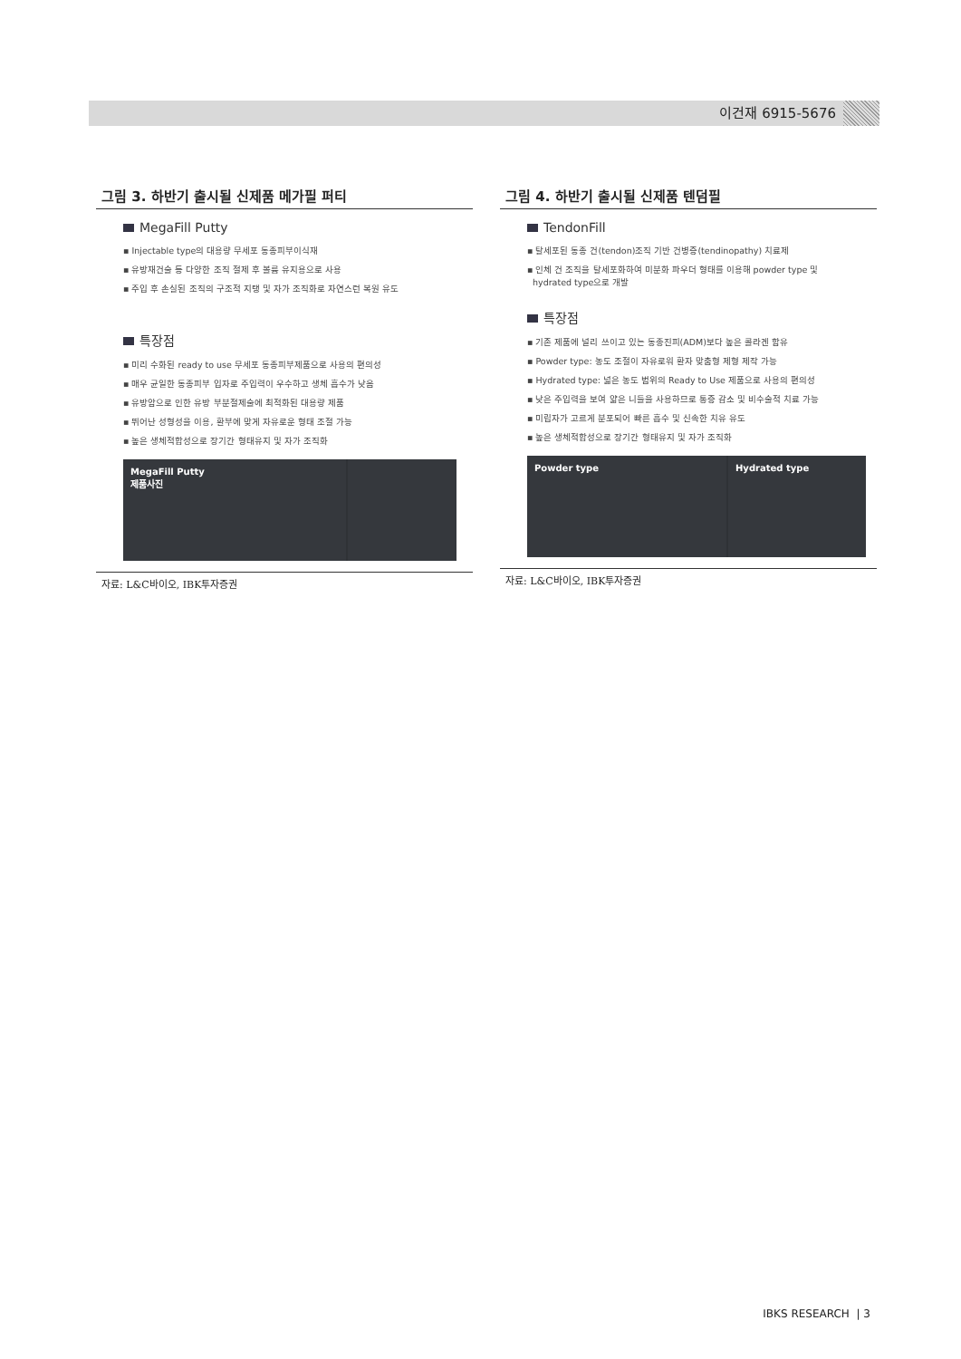이건재 6915-5676
그림 3. 하반기 출시될 신제품 메가필 퍼티
MegaFill Putty
▪ Injectable type의 대용량 무세포 동종피부이식재
▪ 유방재건술 등 다양한 조직 절제 후 볼륨 유지용으로 사용
▪ 주입 후 손실된 조직의 구조적 지탱 및 자가 조직화로 자연스런 복원 유도
특장점
▪ 미리 수화된 ready to use 무세포 동종피부제품으로 사용의 편의성
▪ 매우 균일한 동종피부 입자로 주입력이 우수하고 생체 흡수가 낮음
▪ 유방암으로 인한 유방 부분절제술에 최적화된 대용량 제품
▪ 뛰어난 성형성을 이용, 환부에 맞게 자유로운 형태 조절 가능
▪ 높은 생체적합성으로 장기간 형태유지 및 자가 조직화
MegaFill Putty
제품사진
자료: L&C바이오, IBK투자증권
그림 4. 하반기 출시될 신제품 텐덤필
TendonFill
▪ 탈세포된 동종 건(tendon)조직 기반 건병증(tendinopathy) 치료제
▪ 인체 건 조직을 탈세포화하여 미분화 파우더 형태를 이용해 powder type 및
hydrated type으로 개발
특장점
▪ 기존 제품에 널리 쓰이고 있는 동종진피(ADM)보다 높은 콜라겐 함유
▪ Powder type: 농도 조절이 자유로워 환자 맞춤형 제형 제작 가능
▪ Hydrated type: 넓은 농도 범위의 Ready to Use 제품으로 사용의 편의성
▪ 낮은 주입력을 보여 얇은 니들을 사용하므로 통증 감소 및 비수술적 치료 가능
▪ 미립자가 고르게 분포되어 빠른 흡수 및 신속한 치유 유도
▪ 높은 생체적합성으로 장기간 형태유지 및 자가 조직화
Powder type Hydrated type
자료: L&C바이오, IBK투자증권
IBKS RESEARCH | 3